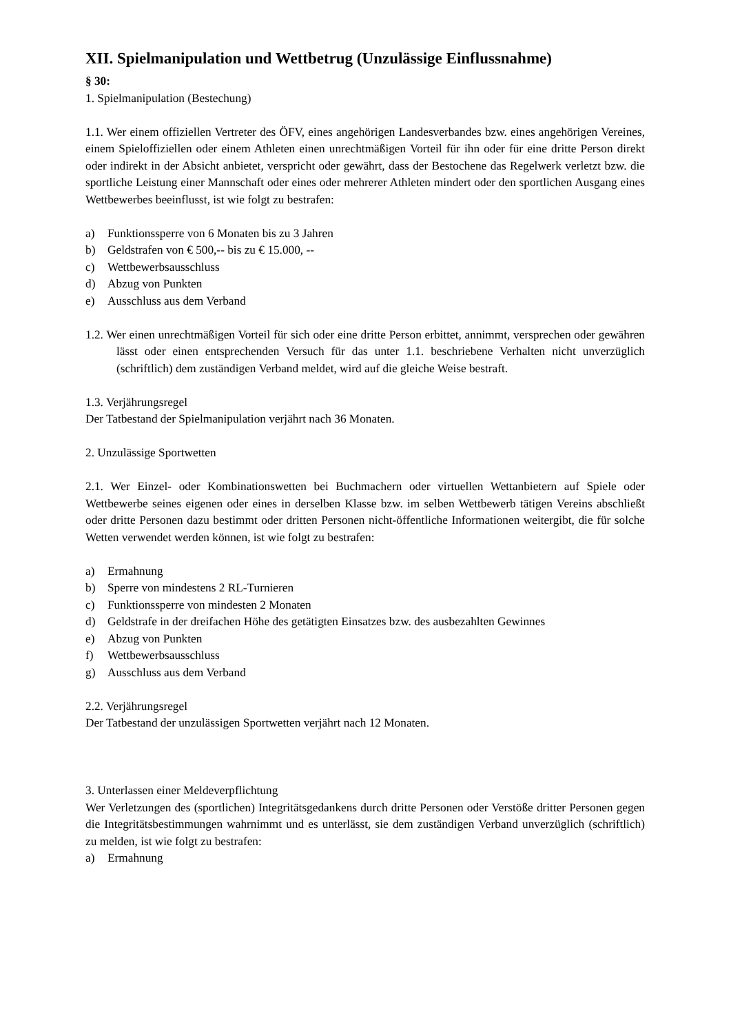XII. Spielmanipulation und Wettbetrug (Unzulässige Einflussnahme)
§ 30:
1. Spielmanipulation (Bestechung)
1.1. Wer einem offiziellen Vertreter des ÖFV, eines angehörigen Landesverbandes bzw. eines angehörigen Vereines, einem Spieloffiziellen oder einem Athleten einen unrechtmäßigen Vorteil für ihn oder für eine dritte Person direkt oder indirekt in der Absicht anbietet, verspricht oder gewährt, dass der Bestochene das Regelwerk verletzt bzw. die sportliche Leistung einer Mannschaft oder eines oder mehrerer Athleten mindert oder den sportlichen Ausgang eines Wettbewerbes beeinflusst, ist wie folgt zu bestrafen:
a) Funktionssperre von 6 Monaten bis zu 3 Jahren
b) Geldstrafen von € 500,-- bis zu € 15.000, --
c) Wettbewerbsausschluss
d) Abzug von Punkten
e) Ausschluss aus dem Verband
1.2. Wer einen unrechtmäßigen Vorteil für sich oder eine dritte Person erbittet, annimmt, versprechen oder gewähren lässt oder einen entsprechenden Versuch für das unter 1.1. beschriebene Verhalten nicht unverzüglich (schriftlich) dem zuständigen Verband meldet, wird auf die gleiche Weise bestraft.
1.3. Verjährungsregel
Der Tatbestand der Spielmanipulation verjährt nach 36 Monaten.
2. Unzulässige Sportwetten
2.1. Wer Einzel- oder Kombinationswetten bei Buchmachern oder virtuellen Wettanbietern auf Spiele oder Wettbewerbe seines eigenen oder eines in derselben Klasse bzw. im selben Wettbewerb tätigen Vereins abschließt oder dritte Personen dazu bestimmt oder dritten Personen nicht-öffentliche Informationen weitergibt, die für solche Wetten verwendet werden können, ist wie folgt zu bestrafen:
a) Ermahnung
b) Sperre von mindestens 2 RL-Turnieren
c) Funktionssperre von mindesten 2 Monaten
d) Geldstrafe in der dreifachen Höhe des getätigten Einsatzes bzw. des ausbezahlten Gewinnes
e) Abzug von Punkten
f) Wettbewerbsausschluss
g) Ausschluss aus dem Verband
2.2. Verjährungsregel
Der Tatbestand der unzulässigen Sportwetten verjährt nach 12 Monaten.
3. Unterlassen einer Meldeverpflichtung
Wer Verletzungen des (sportlichen) Integritätsgedankens durch dritte Personen oder Verstöße dritter Personen gegen die Integritätsbestimmungen wahrnimmt und es unterlässt, sie dem zuständigen Verband unverzüglich (schriftlich) zu melden, ist wie folgt zu bestrafen:
a) Ermahnung